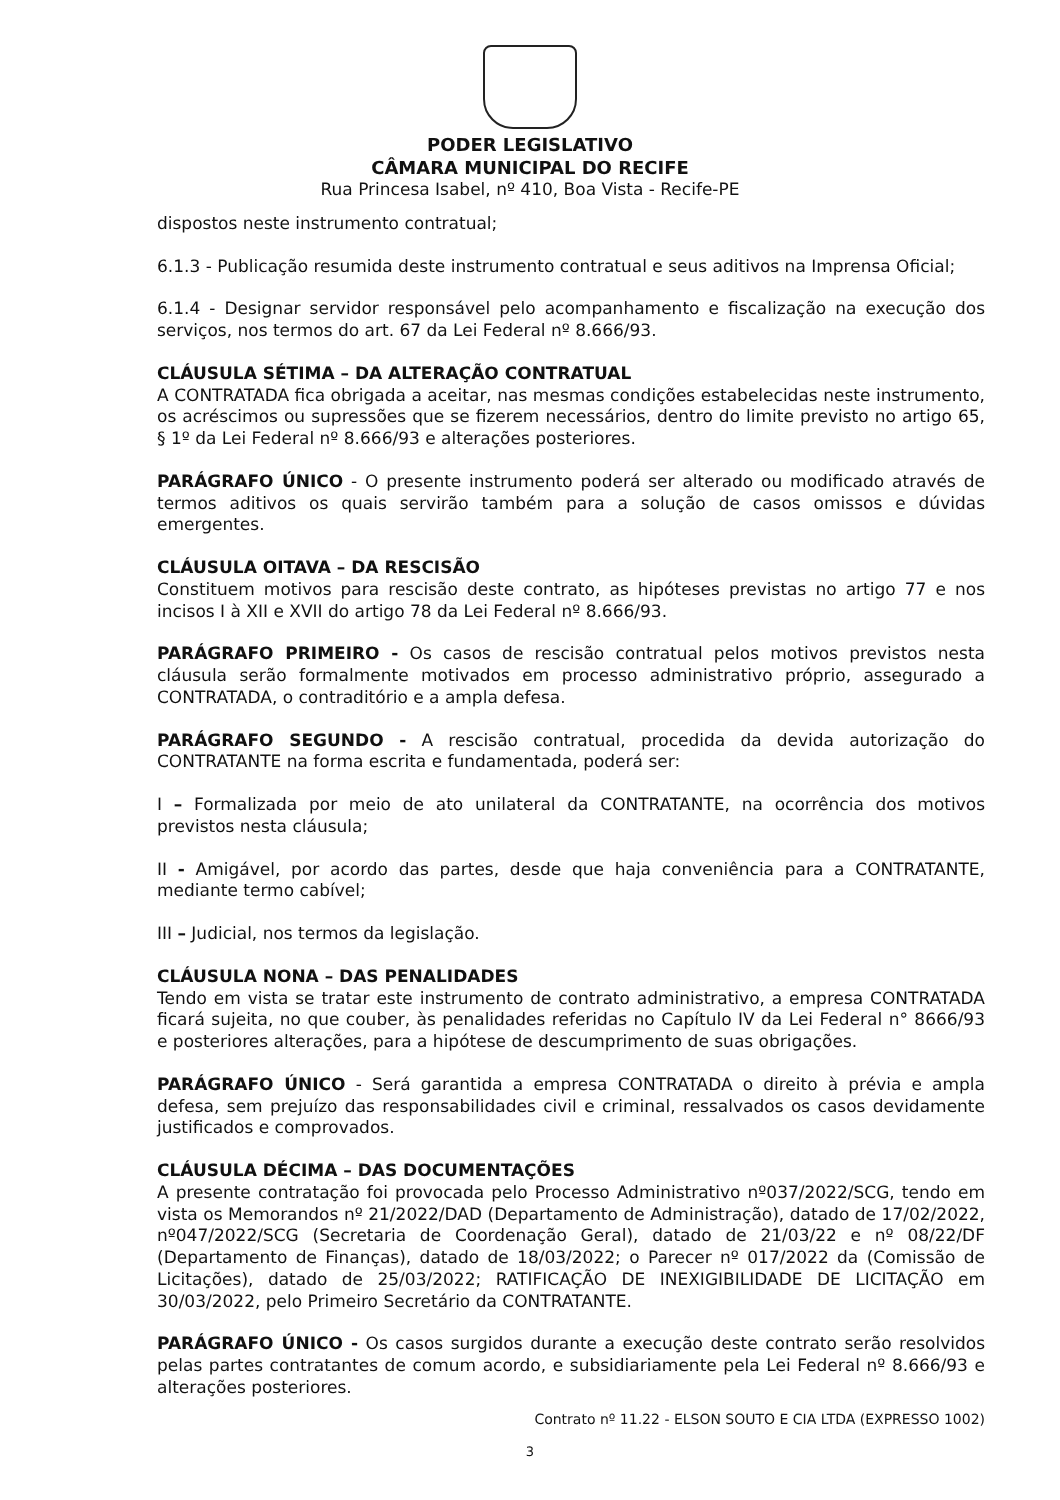PODER LEGISLATIVO
CÂMARA MUNICIPAL DO RECIFE
Rua Princesa Isabel, nº 410, Boa Vista - Recife-PE
dispostos neste instrumento contratual;
6.1.3 - Publicação resumida deste instrumento contratual e seus aditivos na Imprensa Oficial;
6.1.4 - Designar servidor responsável pelo acompanhamento e fiscalização na execução dos serviços, nos termos do art. 67 da Lei Federal nº 8.666/93.
CLÁUSULA SÉTIMA – DA ALTERAÇÃO CONTRATUAL
A CONTRATADA fica obrigada a aceitar, nas mesmas condições estabelecidas neste instrumento, os acréscimos ou supressões que se fizerem necessários, dentro do limite previsto no artigo 65, § 1º da Lei Federal nº 8.666/93 e alterações posteriores.
PARÁGRAFO ÚNICO - O presente instrumento poderá ser alterado ou modificado através de termos aditivos os quais servirão também para a solução de casos omissos e dúvidas emergentes.
CLÁUSULA OITAVA – DA RESCISÃO
Constituem motivos para rescisão deste contrato, as hipóteses previstas no artigo 77 e nos incisos I à XII e XVII do artigo 78 da Lei Federal nº 8.666/93.
PARÁGRAFO PRIMEIRO - Os casos de rescisão contratual pelos motivos previstos nesta cláusula serão formalmente motivados em processo administrativo próprio, assegurado a CONTRATADA, o contraditório e a ampla defesa.
PARÁGRAFO SEGUNDO - A rescisão contratual, procedida da devida autorização do CONTRATANTE na forma escrita e fundamentada, poderá ser:
I – Formalizada por meio de ato unilateral da CONTRATANTE, na ocorrência dos motivos previstos nesta cláusula;
II - Amigável, por acordo das partes, desde que haja conveniência para a CONTRATANTE, mediante termo cabível;
III – Judicial, nos termos da legislação.
CLÁUSULA NONA – DAS PENALIDADES
Tendo em vista se tratar este instrumento de contrato administrativo, a empresa CONTRATADA ficará sujeita, no que couber, às penalidades referidas no Capítulo IV da Lei Federal n° 8666/93 e posteriores alterações, para a hipótese de descumprimento de suas obrigações.
PARÁGRAFO ÚNICO - Será garantida a empresa CONTRATADA o direito à prévia e ampla defesa, sem prejuízo das responsabilidades civil e criminal, ressalvados os casos devidamente justificados e comprovados.
CLÁUSULA DÉCIMA – DAS DOCUMENTAÇÕES
A presente contratação foi provocada pelo Processo Administrativo nº037/2022/SCG, tendo em vista os Memorandos nº 21/2022/DAD (Departamento de Administração), datado de 17/02/2022, nº047/2022/SCG (Secretaria de Coordenação Geral), datado de 21/03/22 e nº 08/22/DF (Departamento de Finanças), datado de 18/03/2022; o Parecer nº 017/2022 da (Comissão de Licitações), datado de 25/03/2022; RATIFICAÇÃO DE INEXIGIBILIDADE DE LICITAÇÃO em 30/03/2022, pelo Primeiro Secretário da CONTRATANTE.
PARÁGRAFO ÚNICO - Os casos surgidos durante a execução deste contrato serão resolvidos pelas partes contratantes de comum acordo, e subsidiariamente pela Lei Federal nº 8.666/93 e alterações posteriores.
Contrato nº 11.22 - ELSON SOUTO E CIA LTDA (EXPRESSO 1002)
3